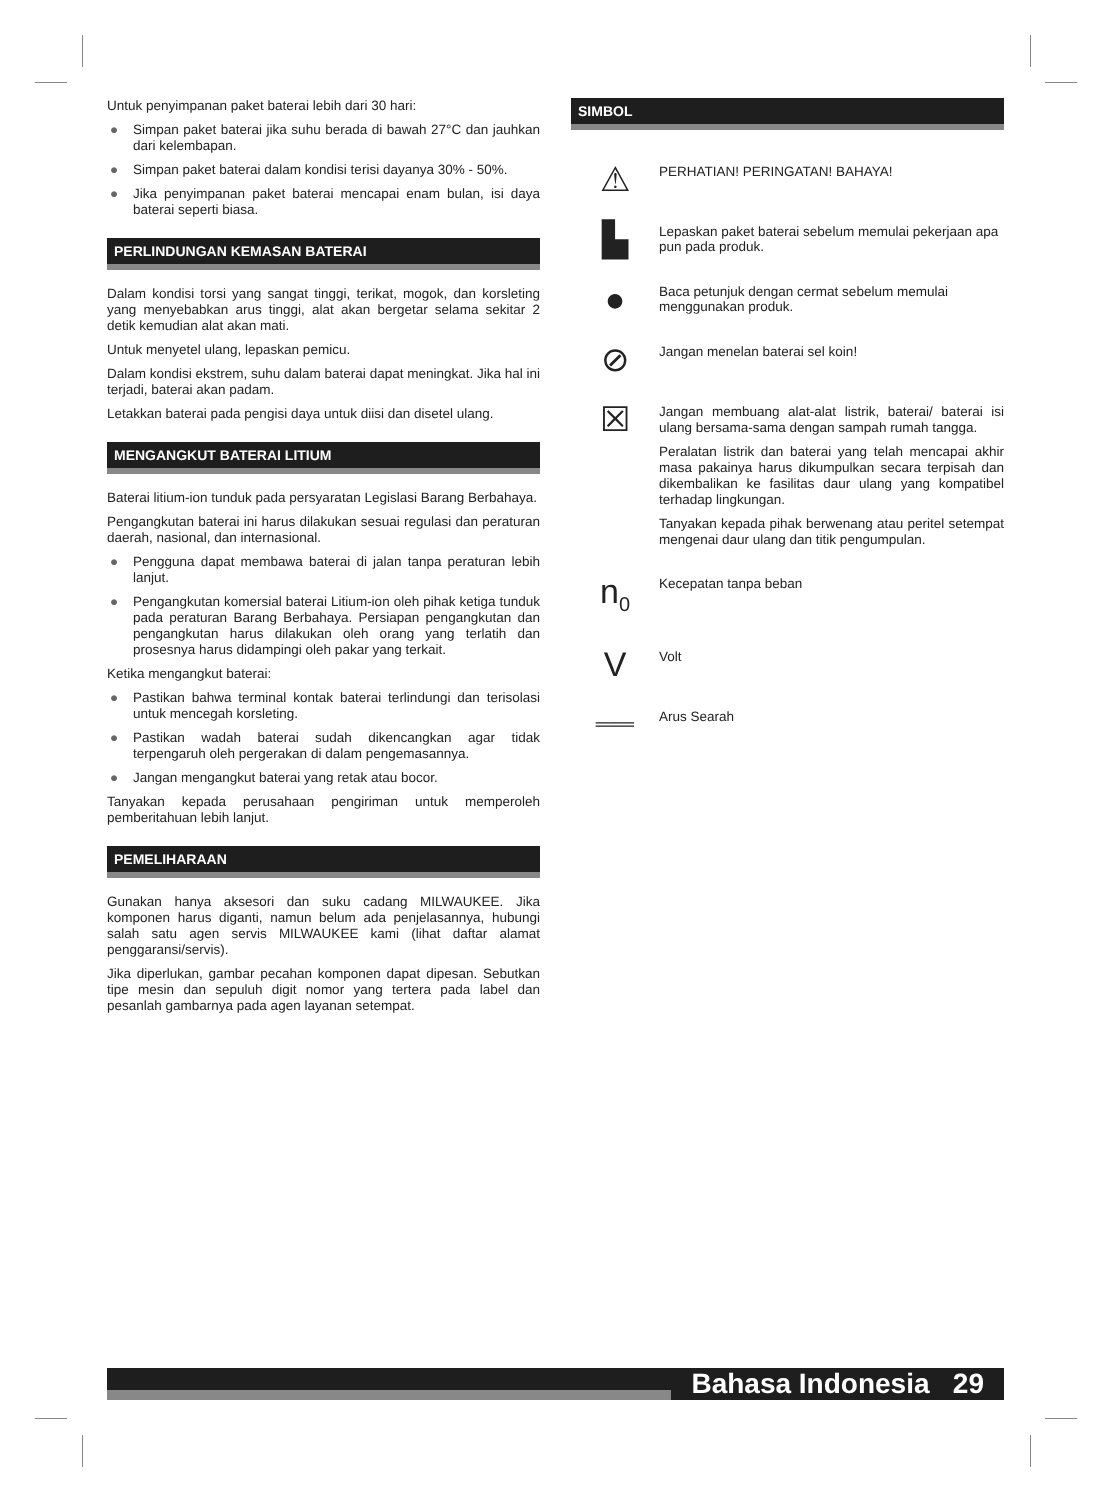Untuk penyimpanan paket baterai lebih dari 30 hari:
● Simpan paket baterai jika suhu berada di bawah 27°C dan jauhkan dari kelembapan.
● Simpan paket baterai dalam kondisi terisi dayanya 30% - 50%.
● Jika penyimpanan paket baterai mencapai enam bulan, isi daya baterai seperti biasa.
PERLINDUNGAN KEMASAN BATERAI
Dalam kondisi torsi yang sangat tinggi, terikat, mogok, dan korsleting yang menyebabkan arus tinggi, alat akan bergetar selama sekitar 2 detik kemudian alat akan mati.
Untuk menyetel ulang, lepaskan pemicu.
Dalam kondisi ekstrem, suhu dalam baterai dapat meningkat. Jika hal ini terjadi, baterai akan padam.
Letakkan baterai pada pengisi daya untuk diisi dan disetel ulang.
MENGANGKUT BATERAI LITIUM
Baterai litium-ion tunduk pada persyaratan Legislasi Barang Berbahaya.
Pengangkutan baterai ini harus dilakukan sesuai regulasi dan peraturan daerah, nasional, dan internasional.
● Pengguna dapat membawa baterai di jalan tanpa peraturan lebih lanjut.
● Pengangkutan komersial baterai Litium-ion oleh pihak ketiga tunduk pada peraturan Barang Berbahaya. Persiapan pengangkutan dan pengangkutan harus dilakukan oleh orang yang terlatih dan prosesnya harus didampingi oleh pakar yang terkait.
Ketika mengangkut baterai:
● Pastikan bahwa terminal kontak baterai terlindungi dan terisolasi untuk mencegah korsleting.
● Pastikan wadah baterai sudah dikencangkan agar tidak terpengaruh oleh pergerakan di dalam pengemasannya.
● Jangan mengangkut baterai yang retak atau bocor.
Tanyakan kepada perusahaan pengiriman untuk memperoleh pemberitahuan lebih lanjut.
PEMELIHARAAN
Gunakan hanya aksesori dan suku cadang MILWAUKEE. Jika komponen harus diganti, namun belum ada penjelasannya, hubungi salah satu agen servis MILWAUKEE kami (lihat daftar alamat penggaransi/servis).
Jika diperlukan, gambar pecahan komponen dapat dipesan. Sebutkan tipe mesin dan sepuluh digit nomor yang tertera pada label dan pesanlah gambarnya pada agen layanan setempat.
SIMBOL
⚠
PERHATIAN! PERINGATAN! BAHAYA!
▙
Lepaskan paket baterai sebelum memulai pekerjaan apa pun pada produk.
●
Baca petunjuk dengan cermat sebelum memulai menggunakan produk.
⊘
Jangan menelan baterai sel koin!
☒
Jangan membuang alat-alat listrik, baterai/ baterai isi ulang bersama-sama dengan sampah rumah tangga.
Peralatan listrik dan baterai yang telah mencapai akhir masa pakainya harus dikumpulkan secara terpisah dan dikembalikan ke fasilitas daur ulang yang kompatibel terhadap lingkungan.
Tanyakan kepada pihak berwenang atau peritel setempat mengenai daur ulang dan titik pengumpulan.
n<sub>0</sub>
Kecepatan tanpa beban
V
Volt
═══
Arus Searah
Bahasa Indonesia 29